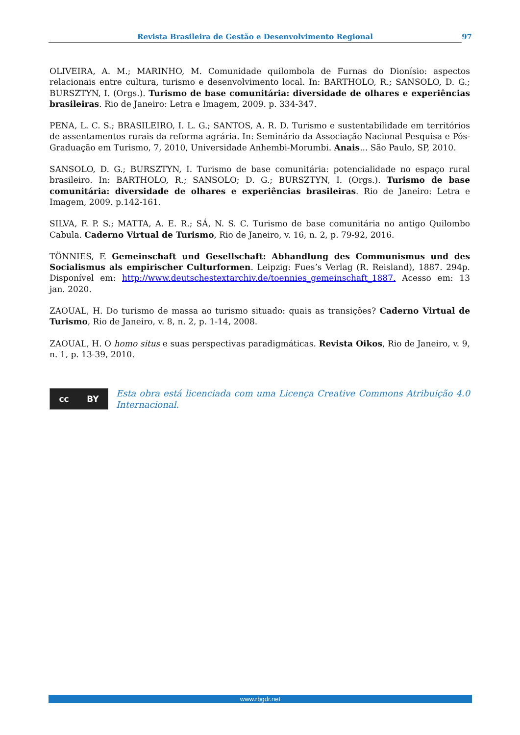Revista Brasileira de Gestão e Desenvolvimento Regional 97
OLIVEIRA, A. M.; MARINHO, M. Comunidade quilombola de Furnas do Dionísio: aspectos relacionais entre cultura, turismo e desenvolvimento local. In: BARTHOLO, R.; SANSOLO, D. G.; BURSZTYN, I. (Orgs.). Turismo de base comunitária: diversidade de olhares e experiências brasileiras. Rio de Janeiro: Letra e Imagem, 2009. p. 334-347.
PENA, L. C. S.; BRASILEIRO, I. L. G.; SANTOS, A. R. D. Turismo e sustentabilidade em territórios de assentamentos rurais da reforma agrária. In: Seminário da Associação Nacional Pesquisa e Pós-Graduação em Turismo, 7, 2010, Universidade Anhembi-Morumbi. Anais... São Paulo, SP, 2010.
SANSOLO, D. G.; BURSZTYN, I. Turismo de base comunitária: potencialidade no espaço rural brasileiro. In: BARTHOLO, R.; SANSOLO; D. G.; BURSZTYN, I. (Orgs.). Turismo de base comunitária: diversidade de olhares e experiências brasileiras. Rio de Janeiro: Letra e Imagem, 2009. p.142-161.
SILVA, F. P. S.; MATTA, A. E. R.; SÁ, N. S. C. Turismo de base comunitária no antigo Quilombo Cabula. Caderno Virtual de Turismo, Rio de Janeiro, v. 16, n. 2, p. 79-92, 2016.
TÖNNIES, F. Gemeinschaft und Gesellschaft: Abhandlung des Communismus und des Socialismus als empirischer Culturformen. Leipzig: Fues’s Verlag (R. Reisland), 1887. 294p. Disponível em: http://www.deutschestextarchiv.de/toennies_gemeinschaft_1887. Acesso em: 13 jan. 2020.
ZAOUAL, H. Do turismo de massa ao turismo situado: quais as transições? Caderno Virtual de Turismo, Rio de Janeiro, v. 8, n. 2, p. 1-14, 2008.
ZAOUAL, H. O homo situs e suas perspectivas paradigmáticas. Revista Oikos, Rio de Janeiro, v. 9, n. 1, p. 13-39, 2010.
cc BY
Esta obra está licenciada com uma Licença Creative Commons Atribuição 4.0 Internacional.
www.rbgdr.net